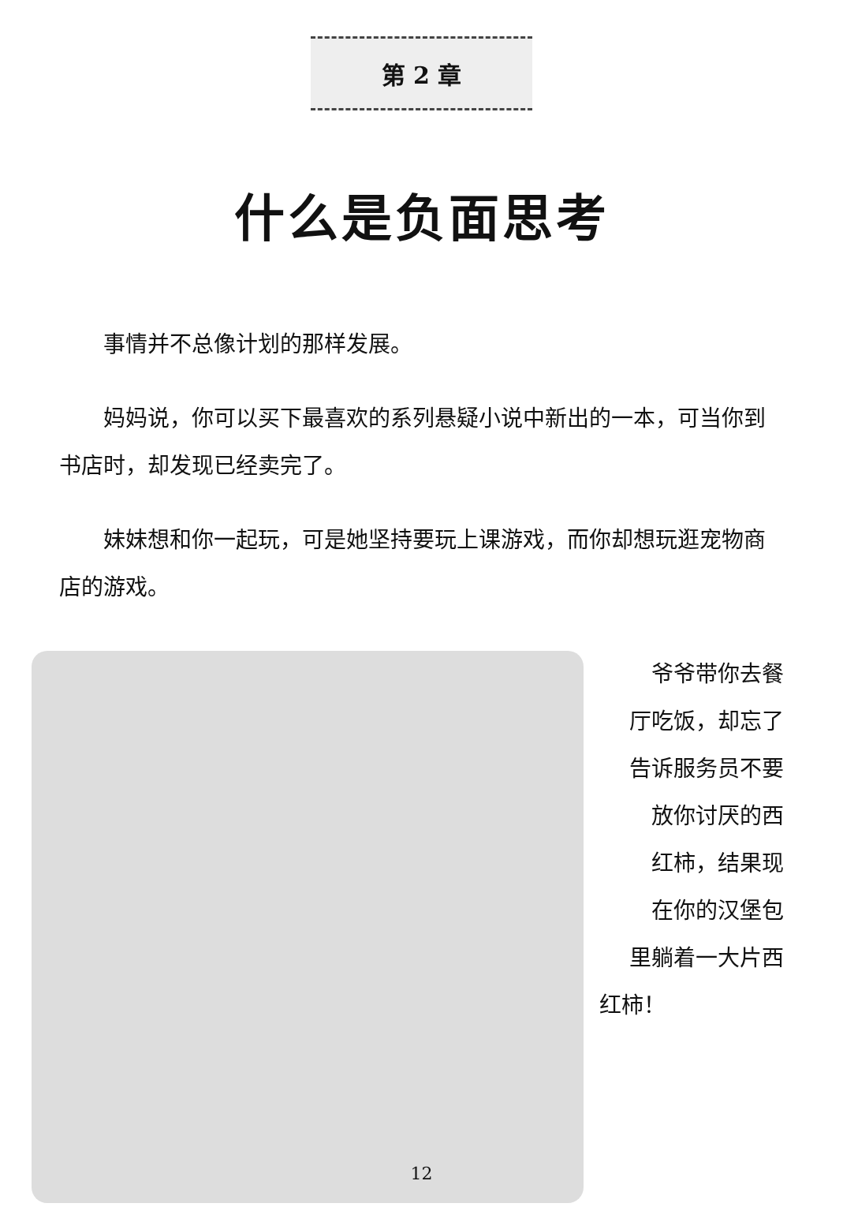第 2 章
什么是负面思考
事情并不总像计划的那样发展。
妈妈说，你可以买下最喜欢的系列悬疑小说中新出的一本，可当你到书店时，却发现已经卖完了。
妹妹想和你一起玩，可是她坚持要玩上课游戏，而你却想玩逛宠物商店的游戏。
爷爷带你去餐
厅吃饭，却忘了
告诉服务员不要
放你讨厌的西
红柿，结果现
在你的汉堡包
里躺着一大片西
红柿！
12